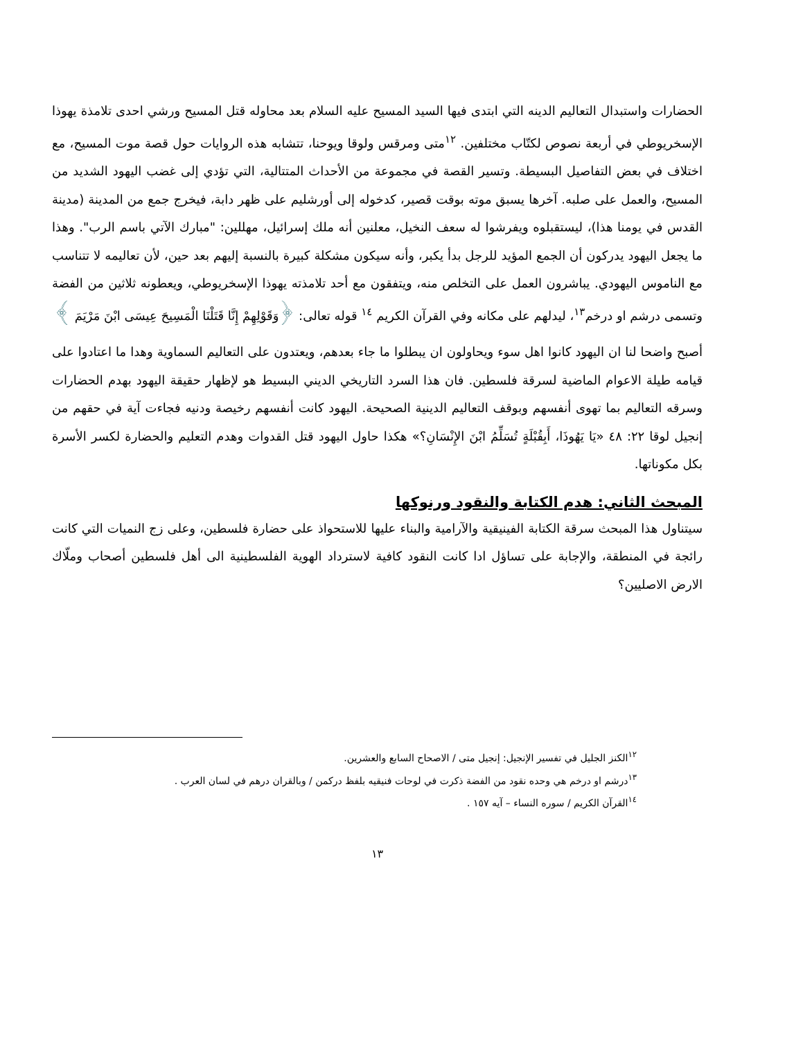الحضارات واستبدال التعاليم الدينه التي ابتدى فيها السيد المسيح عليه السلام بعد محاوله قتل المسيح ورشي احدى تلامذة يهوذا الإسخريوطي في أربعة نصوص لكتّاب مختلفين. <sup>١٢</sup>متى ومرقس ولوقا ويوحنا، تتشابه هذه الروايات حول قصة موت المسيح، مع اختلاف في بعض التفاصيل البسيطة. وتسير القصة في مجموعة من الأحداث المتتالية، التي تؤدي إلى غضب اليهود الشديد من المسيح، والعمل على صلبه. آخرها يسبق موته بوقت قصير، كدخوله إلى أورشليم على ظهر دابة، فيخرج جمع من المدينة (مدينة القدس في يومنا هذا)، ليستقبلوه ويفرشوا له سعف النخيل، معلنين أنه ملك إسرائيل، مهللين: "مبارك الآتي باسم الرب". وهذا ما يجعل اليهود يدركون أن الجمع المؤيد للرجل بدأ يكبر، وأنه سيكون مشكلة كبيرة بالنسبة إليهم بعد حين، لأن تعاليمه لا تتناسب مع الناموس اليهودي. يباشرون العمل على التخلص منه، ويتفقون مع أحد تلامذته يهوذا الإسخريوطي، ويعطونه ثلاثين من الفضة وتسمى درشم او درخم<sup>١٣</sup>، ليدلهم على مكانه وفي القرآن الكريم <sup>١٤</sup> قوله تعالى: ﴿وَقَوْلِهِمْ إِنَّا قَتَلْنَا الْمَسِيحَ عِيسَى ابْنَ مَرْيَمَ ﴾
أصبح واضحا لنا ان اليهود كانوا اهل سوء ويحاولون ان يبطلوا ما جاء بعدهم، ويعتدون على التعاليم السماوية وهدا ما اعتادوا على قيامه طيلة الاعوام الماضية لسرقة فلسطين. فان هذا السرد التاريخي الديني البسيط هو لإظهار حقيقة اليهود بهدم الحضارات وسرقه التعاليم بما تهوى أنفسهم وبوقف التعاليم الدينية الصحيحة. اليهود كانت أنفسهم رخيصة ودنيه فجاءت آية في حقهم من إنجيل لوقا ٢٢: ٤٨ «يَا يَهُوذَا، أَبِقُبْلَةٍ تُسَلِّمُ ابْنَ الإِنْسَانِ؟» هكذا حاول اليهود قتل القدوات وهدم التعليم والحضارة لكسر الأسرة بكل مكوناتها.
المبحث الثاني: هدم الكتابة والنقود ورنوكها
سيتناول هذا المبحث سرقة الكتابة الفينيقية والآرامية والبناء عليها للاستحواذ على حضارة فلسطين، وعلى زج النميات التي كانت رائجة في المنطقة، والإجابة على تساؤل ادا كانت النقود كافية لاسترداد الهوية الفلسطينية الى أهل فلسطين أصحاب وملّاك الارض الاصليين؟
<sup>١٢</sup> الكنز الجليل في تفسير الإنجيل: إنجيل متى / الاصحاح السابع والعشرين.
<sup>١٣</sup> درشم او درخم هي وحده نقود من الفضة ذكرت في لوحات فنيقيه بلفظ دركمن / وبالقران درهم في لسان العرب .
<sup>١٤</sup> القرآن الكريم / سوره النساء – آيه ١٥٧ .
١٣